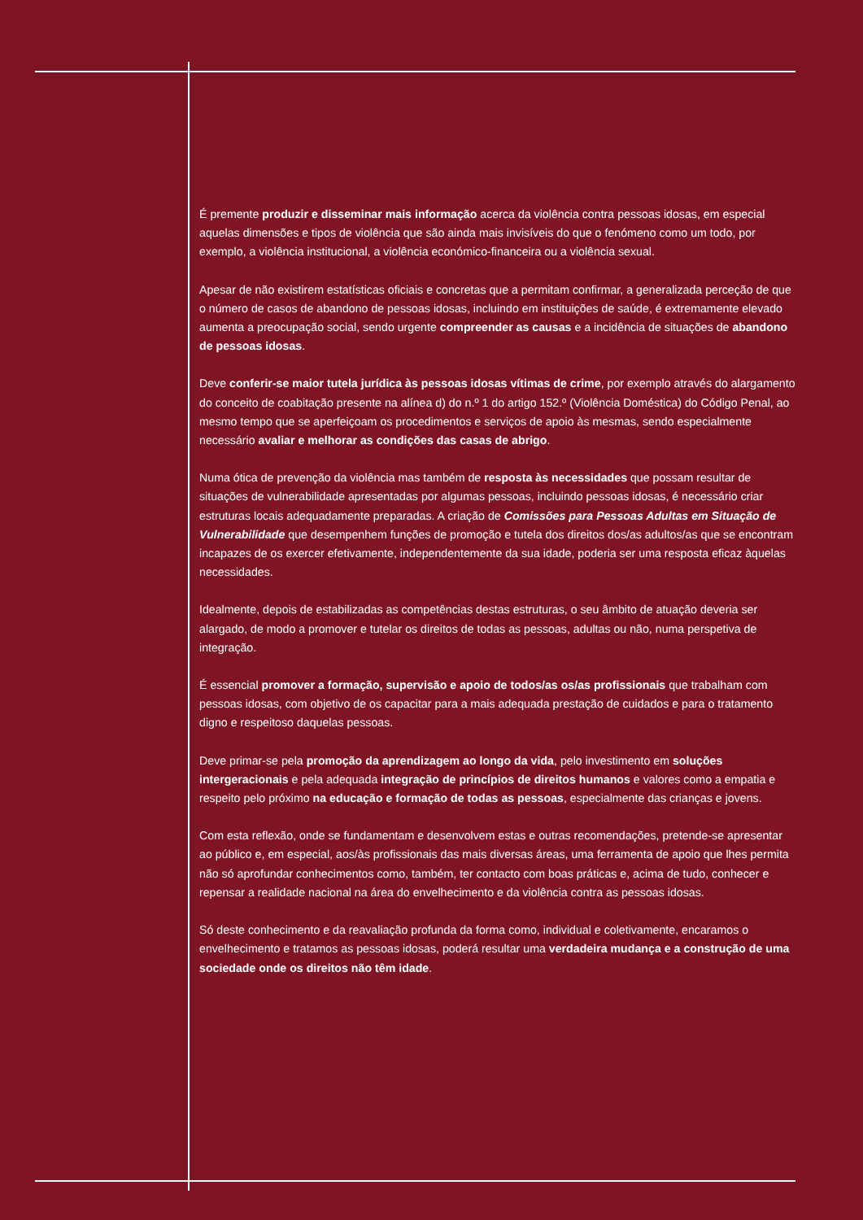É premente produzir e disseminar mais informação acerca da violência contra pessoas idosas, em especial aquelas dimensões e tipos de violência que são ainda mais invisíveis do que o fenómeno como um todo, por exemplo, a violência institucional, a violência económico-financeira ou a violência sexual.
Apesar de não existirem estatísticas oficiais e concretas que a permitam confirmar, a generalizada perceção de que o número de casos de abandono de pessoas idosas, incluindo em instituições de saúde, é extremamente elevado aumenta a preocupação social, sendo urgente compreender as causas e a incidência de situações de abandono de pessoas idosas.
Deve conferir-se maior tutela jurídica às pessoas idosas vítimas de crime, por exemplo através do alargamento do conceito de coabitação presente na alínea d) do n.º 1 do artigo 152.º (Violência Doméstica) do Código Penal, ao mesmo tempo que se aperfeiçoam os procedimentos e serviços de apoio às mesmas, sendo especialmente necessário avaliar e melhorar as condições das casas de abrigo.
Numa ótica de prevenção da violência mas também de resposta às necessidades que possam resultar de situações de vulnerabilidade apresentadas por algumas pessoas, incluindo pessoas idosas, é necessário criar estruturas locais adequadamente preparadas. A criação de Comissões para Pessoas Adultas em Situação de Vulnerabilidade que desempenhem funções de promoção e tutela dos direitos dos/as adultos/as que se encontram incapazes de os exercer efetivamente, independentemente da sua idade, poderia ser uma resposta eficaz àquelas necessidades.
Idealmente, depois de estabilizadas as competências destas estruturas, o seu âmbito de atuação deveria ser alargado, de modo a promover e tutelar os direitos de todas as pessoas, adultas ou não, numa perspetiva de integração.
É essencial promover a formação, supervisão e apoio de todos/as os/as profissionais que trabalham com pessoas idosas, com objetivo de os capacitar para a mais adequada prestação de cuidados e para o tratamento digno e respeitoso daquelas pessoas.
Deve primar-se pela promoção da aprendizagem ao longo da vida, pelo investimento em soluções intergeracionais e pela adequada integração de princípios de direitos humanos e valores como a empatia e respeito pelo próximo na educação e formação de todas as pessoas, especialmente das crianças e jovens.
Com esta reflexão, onde se fundamentam e desenvolvem estas e outras recomendações, pretende-se apresentar ao público e, em especial, aos/às profissionais das mais diversas áreas, uma ferramenta de apoio que lhes permita não só aprofundar conhecimentos como, também, ter contacto com boas práticas e, acima de tudo, conhecer e repensar a realidade nacional na área do envelhecimento e da violência contra as pessoas idosas.
Só deste conhecimento e da reavaliação profunda da forma como, individual e coletivamente, encaramos o envelhecimento e tratamos as pessoas idosas, poderá resultar uma verdadeira mudança e a construção de uma sociedade onde os direitos não têm idade.